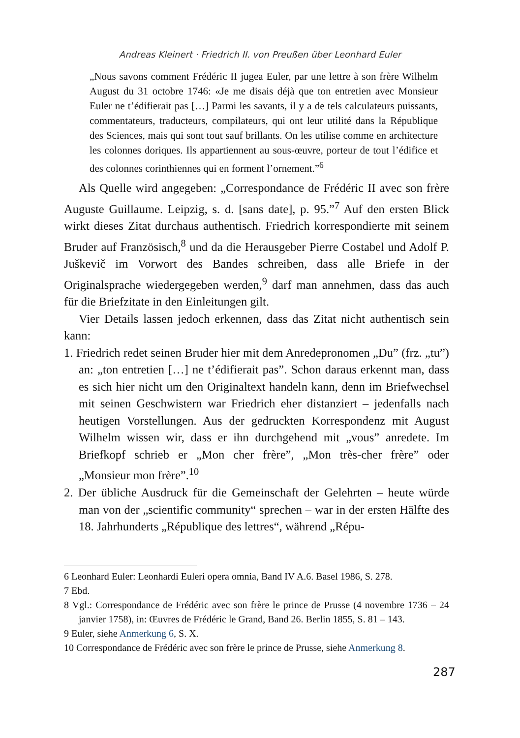Andreas Kleinert · Friedrich II. von Preußen über Leonhard Euler
„Nous savons comment Frédéric II jugea Euler, par une lettre à son frère Wilhelm August du 31 octobre 1746: «Je me disais déjà que ton entretien avec Monsieur Euler ne t’édifierait pas […] Parmi les savants, il y a de tels calculateurs puissants, commentateurs, traducteurs, compilateurs, qui ont leur utilité dans la République des Sciences, mais qui sont tout sauf brillants. On les utilise comme en architecture les colonnes doriques. Ils appartiennent au sous-œuvre, porteur de tout l’édifice et des colonnes corinthiennes qui en forment l’ornement.”<sup>6</sup>
Als Quelle wird angegeben: „Correspondance de Frédéric II avec son frère Auguste Guillaume. Leipzig, s. d. [sans date], p. 95.”<sup>7</sup> Auf den ersten Blick wirkt dieses Zitat durchaus authentisch. Friedrich korrespondierte mit seinem Bruder auf Französisch,<sup>8</sup> und da die Herausgeber Pierre Costabel und Adolf P. Juškevič im Vorwort des Bandes schreiben, dass alle Briefe in der Originalsprache wiedergegeben werden,<sup>9</sup> darf man annehmen, dass das auch für die Briefzitate in den Einleitungen gilt.
Vier Details lassen jedoch erkennen, dass das Zitat nicht authentisch sein kann:
1. Friedrich redet seinen Bruder hier mit dem Anredepronomen „Du” (frz. „tu”) an: „ton entretien […] ne t’édifierait pas”. Schon daraus erkennt man, dass es sich hier nicht um den Originaltext handeln kann, denn im Briefwechsel mit seinen Geschwistern war Friedrich eher distanziert – jedenfalls nach heutigen Vorstellungen. Aus der gedruckten Korrespondenz mit August Wilhelm wissen wir, dass er ihn durchgehend mit „vous” anredete. Im Briefkopf schrieb er „Mon cher frère”, „Mon très-cher frère” oder „Monsieur mon frère”.<sup>10</sup>
2. Der übliche Ausdruck für die Gemeinschaft der Gelehrten – heute würde man von der „scientific community“ sprechen – war in der ersten Hälfte des 18. Jahrhunderts „République des lettres“, während „Répu-
6 Leonhard Euler: Leonhardi Euleri opera omnia, Band IV A.6. Basel 1986, S. 278.
7 Ebd.
8 Vgl.: Correspondance de Frédéric avec son frère le prince de Prusse (4 novembre 1736 – 24 janvier 1758), in: Œuvres de Frédéric le Grand, Band 26. Berlin 1855, S. 81 – 143.
9 Euler, siehe Anmerkung 6, S. X.
10 Correspondance de Frédéric avec son frère le prince de Prusse, siehe Anmerkung 8.
287